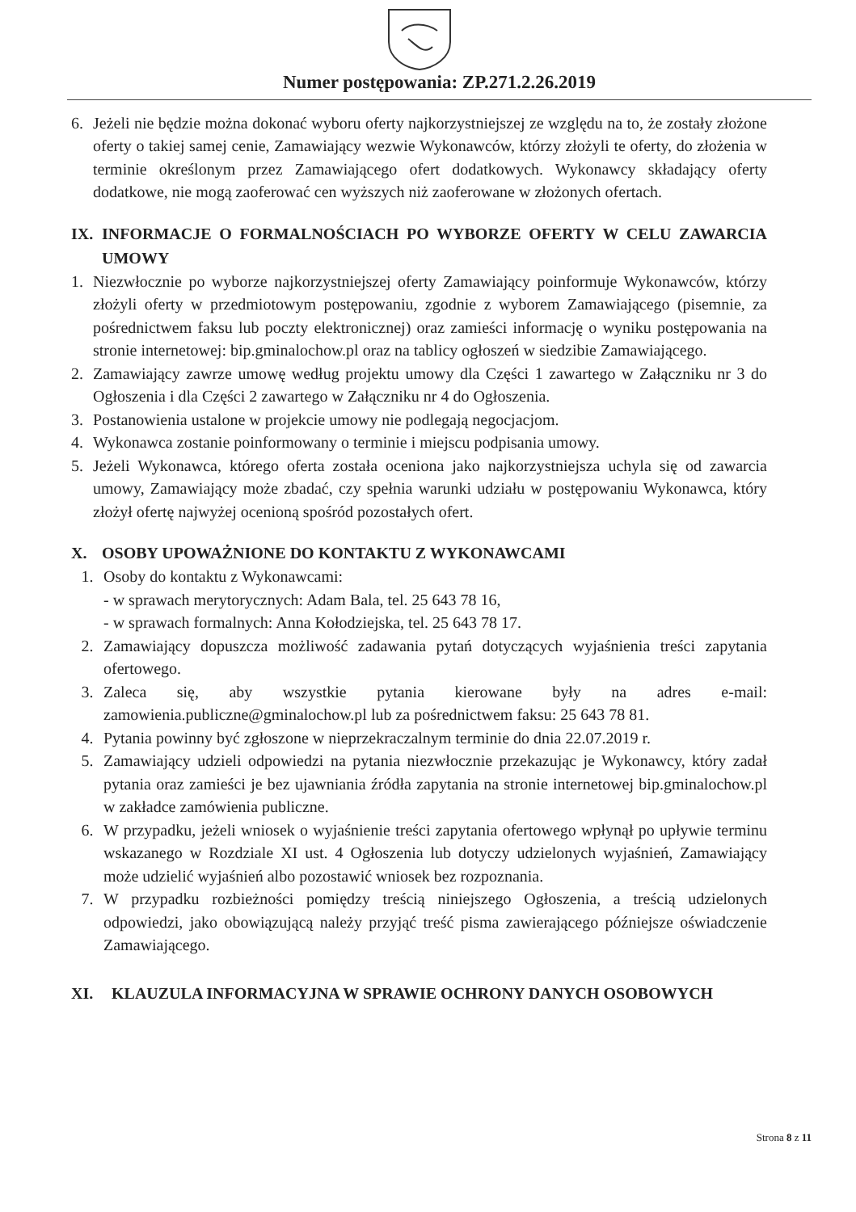Numer postępowania: ZP.271.2.26.2019
6. Jeżeli nie będzie można dokonać wyboru oferty najkorzystniejszej ze względu na to, że zostały złożone oferty o takiej samej cenie, Zamawiający wezwie Wykonawców, którzy złożyli te oferty, do złożenia w terminie określonym przez Zamawiającego ofert dodatkowych. Wykonawcy składający oferty dodatkowe, nie mogą zaoferować cen wyższych niż zaoferowane w złożonych ofertach.
IX. INFORMACJE O FORMALNOŚCIACH PO WYBORZE OFERTY W CELU ZAWARCIA UMOWY
1. Niezwłocznie po wyborze najkorzystniejszej oferty Zamawiający poinformuje Wykonawców, którzy złożyli oferty w przedmiotowym postępowaniu, zgodnie z wyborem Zamawiającego (pisemnie, za pośrednictwem faksu lub poczty elektronicznej) oraz zamieści informację o wyniku postępowania na stronie internetowej: bip.gminalochow.pl oraz na tablicy ogłoszeń w siedzibie Zamawiającego.
2. Zamawiający zawrze umowę według projektu umowy dla Części 1 zawartego w Załączniku nr 3 do Ogłoszenia i dla Części 2 zawartego w Załączniku nr 4 do Ogłoszenia.
3. Postanowienia ustalone w projekcie umowy nie podlegają negocjacjom.
4. Wykonawca zostanie poinformowany o terminie i miejscu podpisania umowy.
5. Jeżeli Wykonawca, którego oferta została oceniona jako najkorzystniejsza uchyla się od zawarcia umowy, Zamawiający może zbadać, czy spełnia warunki udziału w postępowaniu Wykonawca, który złożył ofertę najwyżej ocenioną spośród pozostałych ofert.
X. OSOBY UPOWAŻNIONE DO KONTAKTU Z WYKONAWCAMI
1. Osoby do kontaktu z Wykonawcami:
- w sprawach merytorycznych: Adam Bala, tel. 25 643 78 16,
- w sprawach formalnych: Anna Kołodziejska, tel. 25 643 78 17.
2. Zamawiający dopuszcza możliwość zadawania pytań dotyczących wyjaśnienia treści zapytania ofertowego.
3. Zaleca się, aby wszystkie pytania kierowane były na adres e-mail: zamowienia.publiczne@gminalochow.pl lub za pośrednictwem faksu: 25 643 78 81.
4. Pytania powinny być zgłoszone w nieprzekraczalnym terminie do dnia 22.07.2019 r.
5. Zamawiający udzieli odpowiedzi na pytania niezwłocznie przekazując je Wykonawcy, który zadał pytania oraz zamieści je bez ujawniania źródła zapytania na stronie internetowej bip.gminalochow.pl w zakładce zamówienia publiczne.
6. W przypadku, jeżeli wniosek o wyjaśnienie treści zapytania ofertowego wpłynął po upływie terminu wskazanego w Rozdziale XI ust. 4 Ogłoszenia lub dotyczy udzielonych wyjaśnień, Zamawiający może udzielić wyjaśnień albo pozostawić wniosek bez rozpoznania.
7. W przypadku rozbieżności pomiędzy treścią niniejszego Ogłoszenia, a treścią udzielonych odpowiedzi, jako obowiązującą należy przyjąć treść pisma zawierającego późniejsze oświadczenie Zamawiającego.
XI. KLAUZULA INFORMACYJNA W SPRAWIE OCHRONY DANYCH OSOBOWYCH
Strona 8 z 11